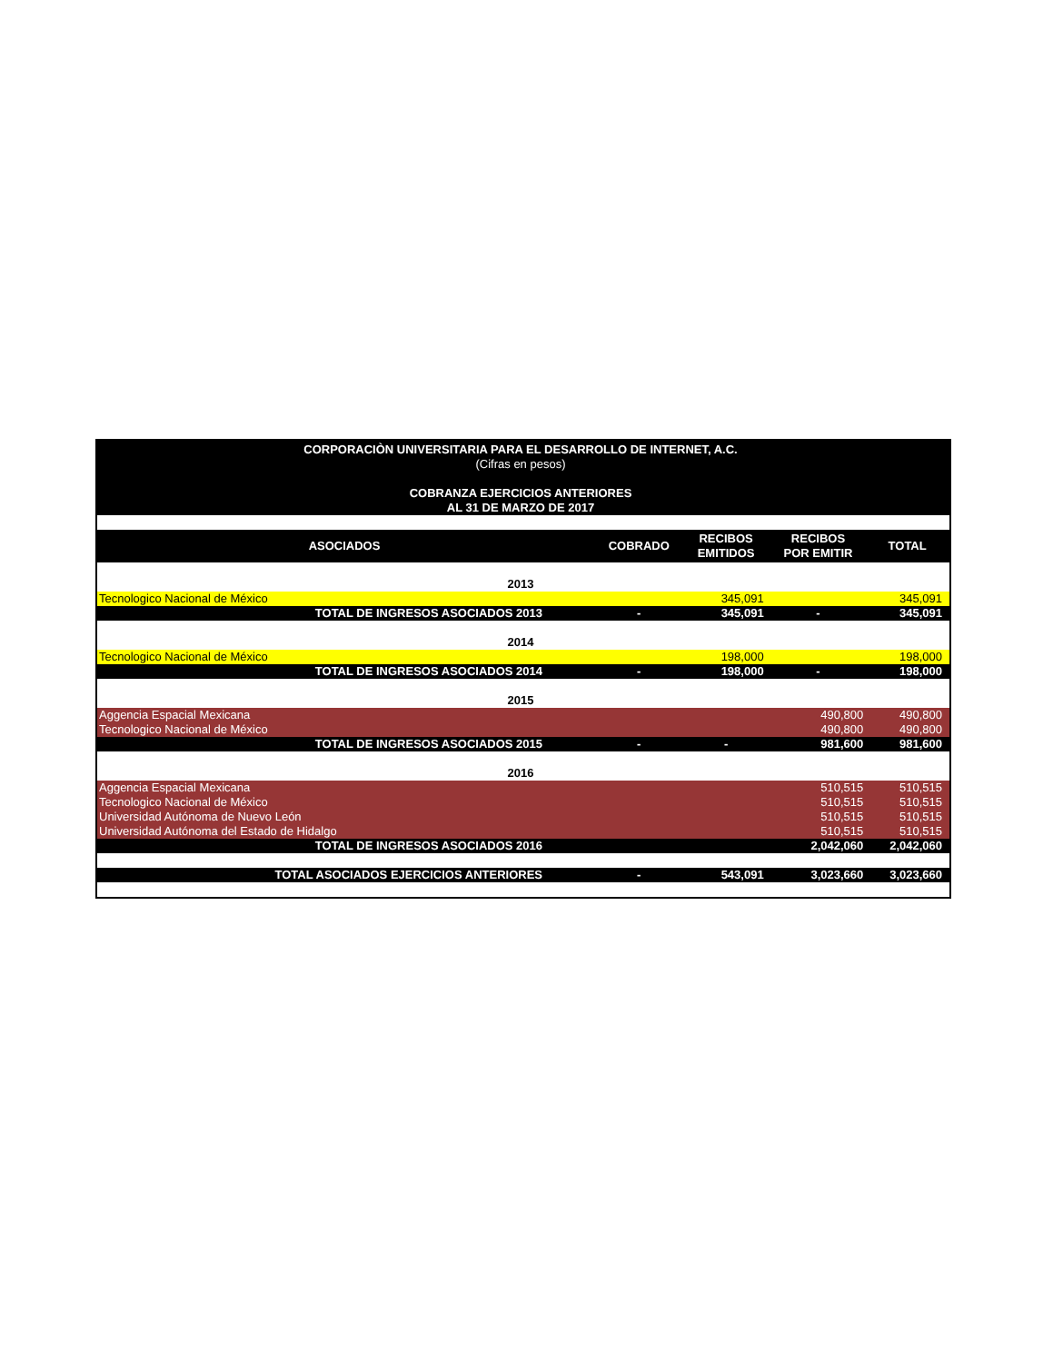| CORPORACIÒN UNIVERSITARIA PARA EL DESARROLLO DE INTERNET, A.C. | | | | |
| (Cifras en pesos) | | | | |
| COBRANZA EJERCICIOS ANTERIORES | | | | |
| AL 31 DE MARZO DE 2017 | | | | |
| ASOCIADOS | COBRADO | RECIBOS EMITIDOS | RECIBOS POR EMITIR | TOTAL |
| 2013 | | | | |
| Tecnologico Nacional de México | | 345,091 | | 345,091 |
| TOTAL DE INGRESOS ASOCIADOS 2013 | - | 345,091 | - | 345,091 |
| 2014 | | | | |
| Tecnologico Nacional de México | | 198,000 | | 198,000 |
| TOTAL DE INGRESOS ASOCIADOS 2014 | - | 198,000 | - | 198,000 |
| 2015 | | | | |
| Aggencia Espacial Mexicana | | | 490,800 | 490,800 |
| Tecnologico Nacional de México | | | 490,800 | 490,800 |
| TOTAL DE INGRESOS ASOCIADOS 2015 | - | - | 981,600 | 981,600 |
| 2016 | | | | |
| Aggencia Espacial Mexicana | | | 510,515 | 510,515 |
| Tecnologico Nacional de México | | | 510,515 | 510,515 |
| Universidad Autónoma de Nuevo León | | | 510,515 | 510,515 |
| Universidad Autónoma del Estado de Hidalgo | | | 510,515 | 510,515 |
| TOTAL DE INGRESOS ASOCIADOS 2016 | | | 2,042,060 | 2,042,060 |
| TOTAL ASOCIADOS EJERCICIOS ANTERIORES | - | 543,091 | 3,023,660 | 3,023,660 |